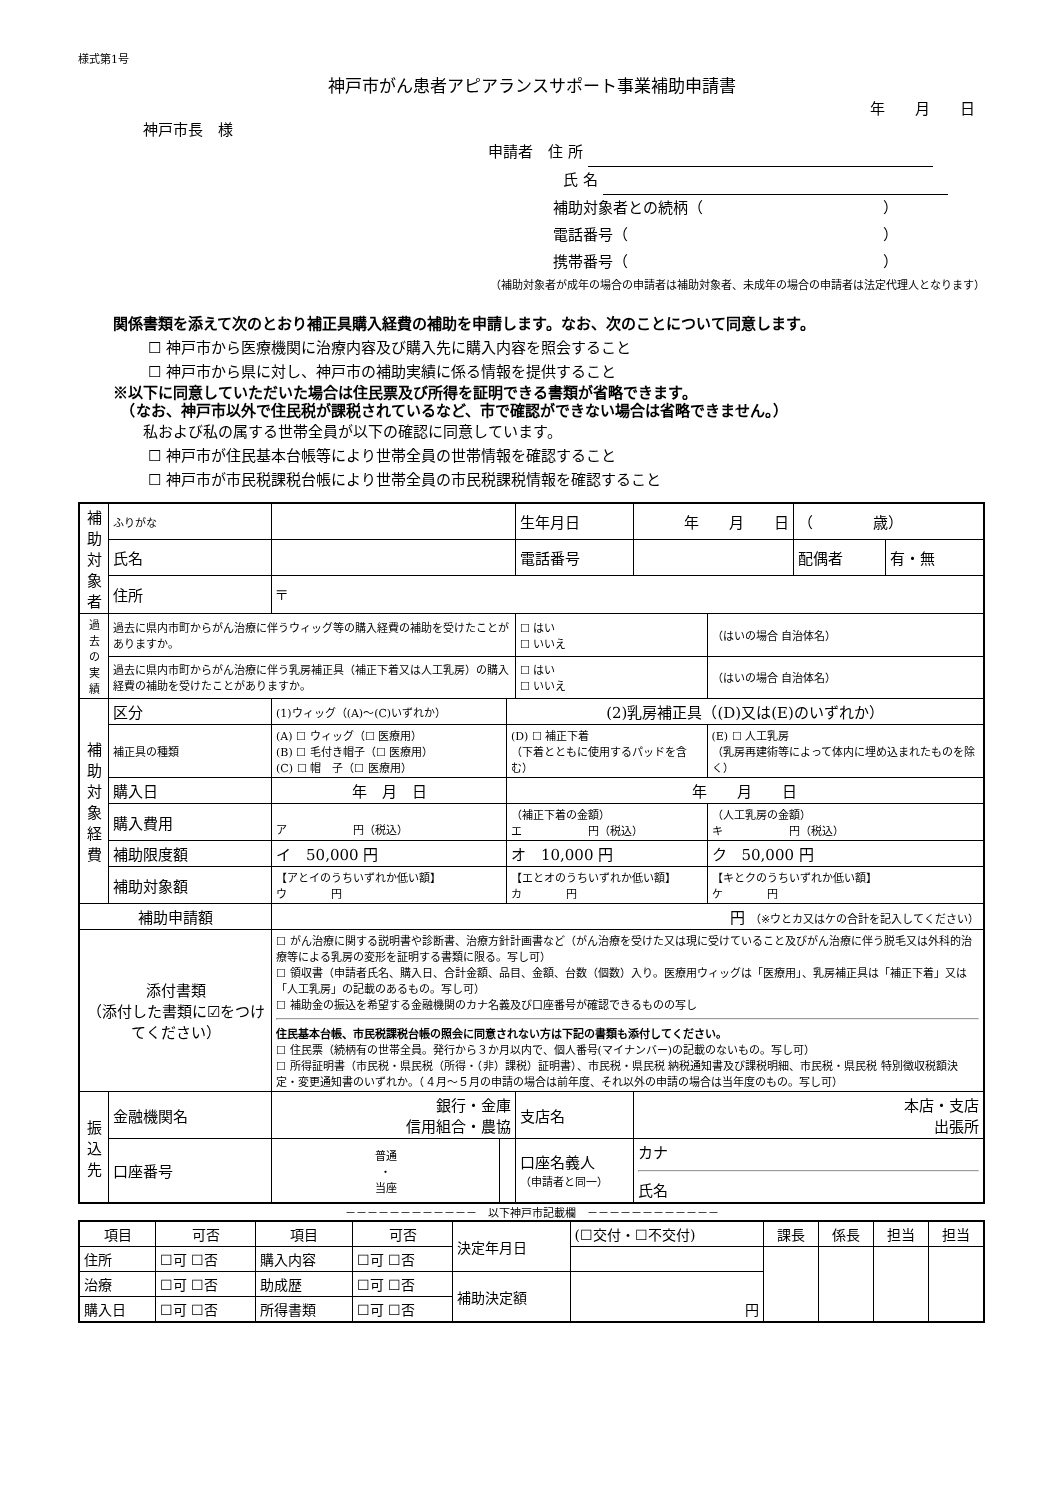様式第1号
神戸市がん患者アピアランスサポート事業補助申請書
年　　月　　日
神戸市長　様
申請者　住 所
氏 名
補助対象者との続柄（　　　　　　　　　　　　）
電話番号（　　　　　　　　　　　　　　　　　）
携帯番号（　　　　　　　　　　　　　　　　　）
（補助対象者が成年の場合の申請者は補助対象者、未成年の場合の申請者は法定代理人となります）
関係書類を添えて次のとおり補正具購入経費の補助を申請します。なお、次のことについて同意します。
☐ 神戸市から医療機関に治療内容及び購入先に購入内容を照会すること
☐ 神戸市から県に対し、神戸市の補助実績に係る情報を提供すること
※以下に同意していただいた場合は住民票及び所得を証明できる書類が省略できます。
　（なお、神戸市以外で住民税が課税されているなど、市で確認ができない場合は省略できません。）
私および私の属する世帯全員が以下の確認に同意しています。
☐ 神戸市が住民基本台帳等により世帯全員の世帯情報を確認すること
☐ 神戸市が市民税課税台帳により世帯全員の市民税課税情報を確認すること
| 補助対象者 | ふりがな | | | | 生年月日 | 年 月 日 | | （ 歳） | |
| | 氏名 | | | | 電話番号 | | | 配偶者 | 有・無 |
| | 住所 | 〒 | | | | | | | |
| 過去の実績 | 過去に県内市町からがん治療に伴うウィッグ等の購入経費の補助を受けたことがありますか。 | | | | ☐ はい ☐ いいえ | | （はいの場合 自治体名） | | |
| | 過去に県内市町からがん治療に伴う乳房補正具（補正下着又は人工乳房）の購入経費の補助を受けたことがありますか。 | | | | ☐ はい ☐ いいえ | | （はいの場合 自治体名） | | |
| 補助対象経費 | 区分 | (1)ウィッグ（(A)～(C)いずれか） | | (2)乳房補正具（(D)又は(E)のいずれか） | | | | | |
| | 補正具の種類 | (A) ☐ ウィッグ（☐ 医療用） (B) ☐ 毛付き帽子（☐ 医療用） (C) ☐ 帽 子（☐ 医療用） | | (D) ☐ 補正下着 （下着とともに使用するパッドを含む） | | | (E) ☐ 人工乳房 （乳房再建術等によって体内に埋め込まれたものを除く） | | |
| | 購入日 | 年 月 日 | | 年 月 日 | | | | | |
| | 購入費用 | ア 円（税込） | | （補正下着の金額） エ 円（税込） | | | （人工乳房の金額） キ 円（税込） | | |
| | 補助限度額 | イ 50,000 円 | | オ 10,000 円 | | | ク 50,000 円 | | |
| | 補助対象額 | 【アとイのうちいずれか低い額】 ウ 円 | | 【エとオのうちいずれか低い額】 カ 円 | | | 【キとクのうちいずれか低い額】 ケ 円 | | |
| 補助申請額 | | 円 （※ウとカ又はケの合計を記入してください） | | | | | | | |
| 添付書類 （添付した書類に☑をつけてください） | | ☐ がん治療に関する説明書や診断書、治療方針計画書など（がん治療を受けた又は現に受けていること及びがん治療に伴う脱毛又は外科的治療等による乳房の変形を証明する書類に限る。写し可） ☐ 領収書（申請者氏名、購入日、合計金額、品目、金額、台数（個数）入り。医療用ウィッグは「医療用」、乳房補正具は「補正下着」又は「人工乳房」の記載のあるもの。写し可） ☐ 補助金の振込を希望する金融機関のカナ名義及び口座番号が確認できるものの写し 住民基本台帳、市民税課税台帳の照会に同意されない方は下記の書類も添付してください。 ☐ 住民票（続柄有の世帯全員。発行から３か月以内で、個人番号(マイナンバー)の記載のないもの。写し可） ☐ 所得証明書（市民税・県民税（所得・（非）課税）証明書）、市民税・県民税 納税通知書及び課税明細、市民税・県民税 特別徴収税額決定・変更通知書のいずれか。（４月～５月の申請の場合は前年度、それ以外の申請の場合は当年度のもの。写し可） | | | | | | | |
| 振込先 | 金融機関名 | 銀行・金庫 信用組合・農協 | | | 支店名 | 本店・支店 出張所 | | | |
| | 口座番号 | 普通 ・ 当座 | | | 口座名義人 （申請者と同一） | カナ 氏名 | | | |
－－－－－－－－－－－－　以下神戸市記載欄　－－－－－－－－－－－－
| 項目 | 可否 | 項目 | 可否 | 決定年月日 | (☐交付・☐不交付) | 課長 | 係長 | 担当 | 担当 |
| 住所 | ☐可 ☐否 | 購入内容 | ☐可 ☐否 | | | | | | |
| 治療 | ☐可 ☐否 | 助成歴 | ☐可 ☐否 | 補助決定額 | 円 | | | | |
| 購入日 | ☐可 ☐否 | 所得書類 | ☐可 ☐否 | | | | | | |